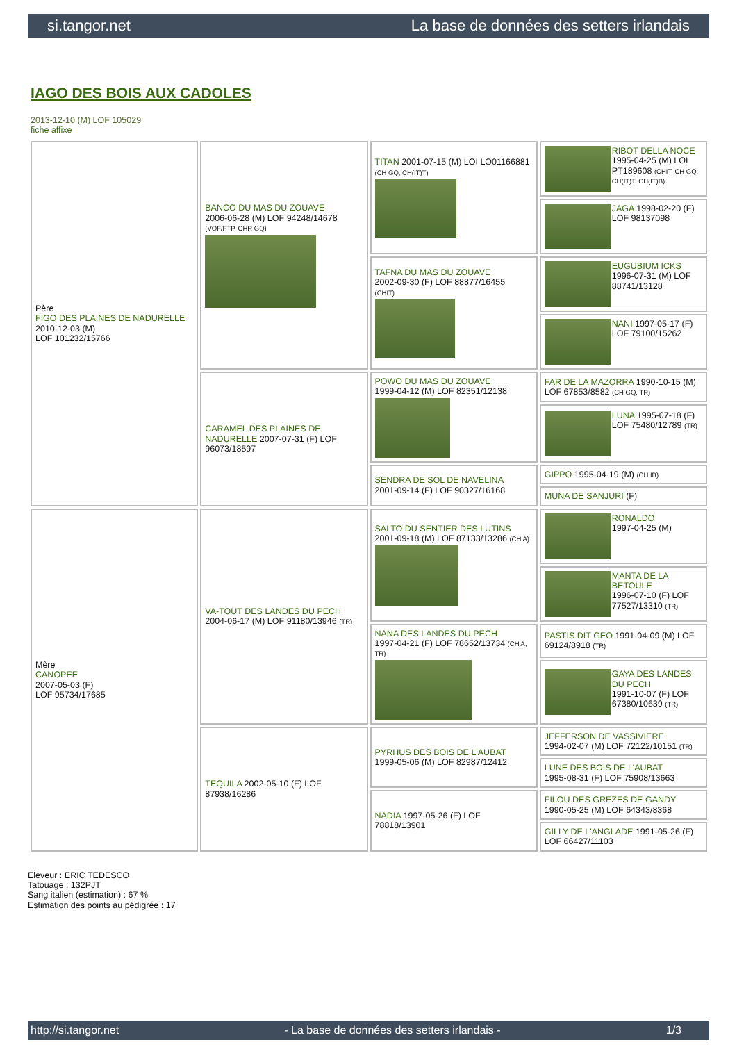si.tangor.net La base de données des setters irlandais
IAGO DES BOIS AUX CADOLES
2013-12-10 (M) LOF 105029
fiche affixe
| Père FIGO DES PLAINES DE NADURELLE 2010-12-03 (M) LOF 101232/15766 | BANCO DU MAS DU ZOUAVE 2006-06-28 (M) LOF 94248/14678 (VOF/FTP, CHR GQ) | TITAN 2001-07-15 (M) LOI LO01166881 (CH GQ, CH(IT)T) | RIBOT DELLA NOCE 1995-04-25 (M) LOI PT189608 (CHIT, CH GQ, CH(IT)T, CH(IT)B) |
| | | | JAGA 1998-02-20 (F) LOF 98137098 |
| | | TAFNA DU MAS DU ZOUAVE 2002-09-30 (F) LOF 88877/16455 (CHIT) | EUGUBIUM ICKS 1996-07-31 (M) LOF 88741/13128 |
| | | | NANI 1997-05-17 (F) LOF 79100/15262 |
| | CARAMEL DES PLAINES DE NADURELLE 2007-07-31 (F) LOF 96073/18597 | POWO DU MAS DU ZOUAVE 1999-04-12 (M) LOF 82351/12138 | FAR DE LA MAZORRA 1990-10-15 (M) LOF 67853/8582 (CH GQ, TR) |
| | | | LUNA 1995-07-18 (F) LOF 75480/12789 (TR) |
| | | SENDRA DE SOL DE NAVELINA 2001-09-14 (F) LOF 90327/16168 | GIPPO 1995-04-19 (M) (CH IB) |
| | | | MUNA DE SANJURI (F) |
| Mère CANOPEE 2007-05-03 (F) LOF 95734/17685 | VA-TOUT DES LANDES DU PECH 2004-06-17 (M) LOF 91180/13946 (TR) | SALTO DU SENTIER DES LUTINS 2001-09-18 (M) LOF 87133/13286 (CH A) | RONALDO 1997-04-25 (M) |
| | | | MANTA DE LA BETOULE 1996-07-10 (F) LOF 77527/13310 (TR) |
| | | NANA DES LANDES DU PECH 1997-04-21 (F) LOF 78652/13734 (CH A, TR) | PASTIS DIT GEO 1991-04-09 (M) LOF 69124/8918 (TR) |
| | | | GAYA DES LANDES DU PECH 1991-10-07 (F) LOF 67380/10639 (TR) |
| | TEQUILA 2002-05-10 (F) LOF 87938/16286 | PYRHUS DES BOIS DE L'AUBAT 1999-05-06 (M) LOF 82987/12412 | JEFFERSON DE VASSIVIERE 1994-02-07 (M) LOF 72122/10151 (TR) |
| | | | LUNE DES BOIS DE L'AUBAT 1995-08-31 (F) LOF 75908/13663 |
| | | NADIA 1997-05-26 (F) LOF 78818/13901 | FILOU DES GREZES DE GANDY 1990-05-25 (M) LOF 64343/8368 |
| | | | GILLY DE L'ANGLADE 1991-05-26 (F) LOF 66427/11103 |
Eleveur : ERIC TEDESCO
Tatouage : 132PJT
Sang italien (estimation) : 67 %
Estimation des points au pédigrée : 17
http://si.tangor.net - La base de données des setters irlandais - 1/3